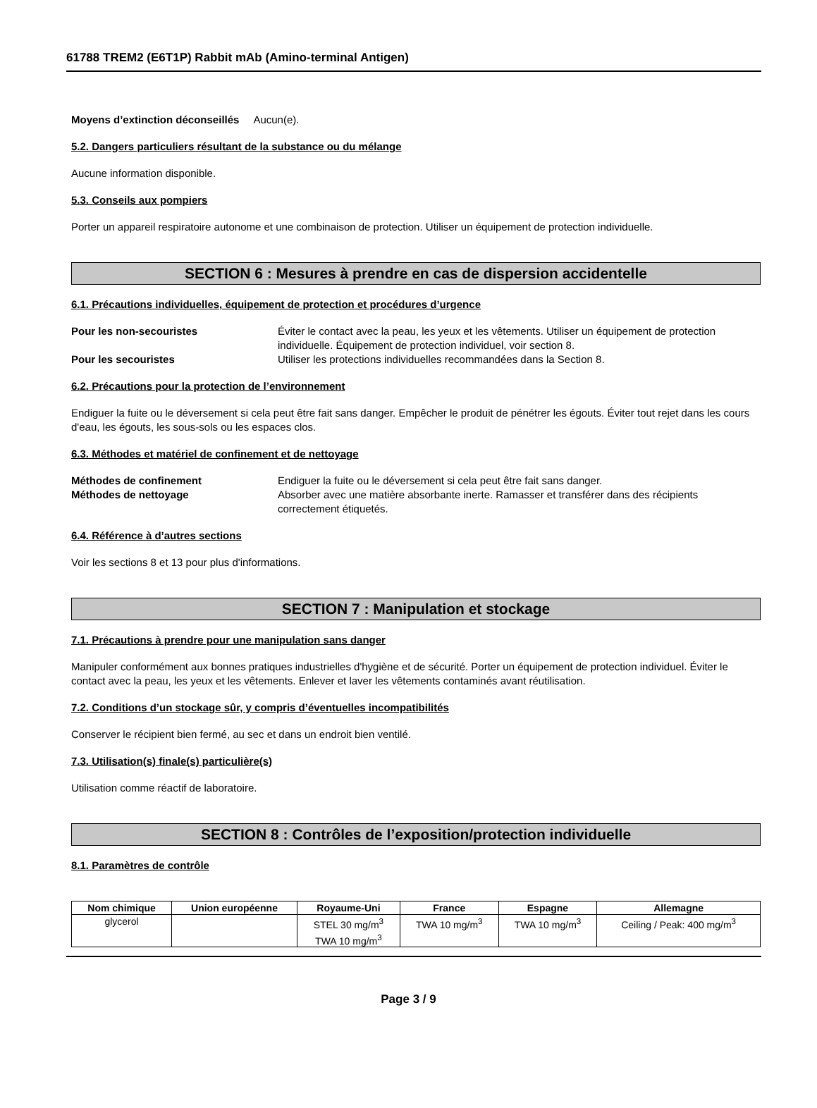61788 TREM2 (E6T1P) Rabbit mAb (Amino-terminal Antigen)
Moyens d’extinction déconseillés Aucun(e).
5.2. Dangers particuliers résultant de la substance ou du mélange
Aucune information disponible.
5.3. Conseils aux pompiers
Porter un appareil respiratoire autonome et une combinaison de protection. Utiliser un équipement de protection individuelle.
SECTION 6 : Mesures à prendre en cas de dispersion accidentelle
6.1. Précautions individuelles, équipement de protection et procédures d’urgence
Pour les non-secouristes Éviter le contact avec la peau, les yeux et les vêtements. Utiliser un équipement de protection individuelle. Équipement de protection individuel, voir section 8.
Pour les secouristes Utiliser les protections individuelles recommandées dans la Section 8.
6.2. Précautions pour la protection de l’environnement
Endiguer la fuite ou le déversement si cela peut être fait sans danger. Empêcher le produit de pénétrer les égouts. Éviter tout rejet dans les cours d'eau, les égouts, les sous-sols ou les espaces clos.
6.3. Méthodes et matériel de confinement et de nettoyage
Méthodes de confinement Endiguer la fuite ou le déversement si cela peut être fait sans danger.
Méthodes de nettoyage Absorber avec une matière absorbante inerte. Ramasser et transférer dans des récipients correctement étiquetés.
6.4. Référence à d’autres sections
Voir les sections 8 et 13 pour plus d'informations.
SECTION 7 : Manipulation et stockage
7.1. Précautions à prendre pour une manipulation sans danger
Manipuler conformément aux bonnes pratiques industrielles d'hygiène et de sécurité. Porter un équipement de protection individuel. Éviter le contact avec la peau, les yeux et les vêtements. Enlever et laver les vêtements contaminés avant réutilisation.
7.2. Conditions d’un stockage sûr, y compris d’éventuelles incompatibilités
Conserver le récipient bien fermé, au sec et dans un endroit bien ventilé.
7.3. Utilisation(s) finale(s) particulière(s)
Utilisation comme réactif de laboratoire.
SECTION 8 : Contrôles de l’exposition/protection individuelle
8.1. Paramètres de contrôle
| Nom chimique | Union européenne | Royaume-Uni | France | Espagne | Allemagne |
| --- | --- | --- | --- | --- | --- |
| glycerol | | STEL 30 mg/m<sup>3</sup> TWA 10 mg/m<sup>3</sup> | TWA 10 mg/m<sup>3</sup> | TWA 10 mg/m<sup>3</sup> | Ceiling / Peak: 400 mg/m<sup>3</sup> |
Page 3 / 9